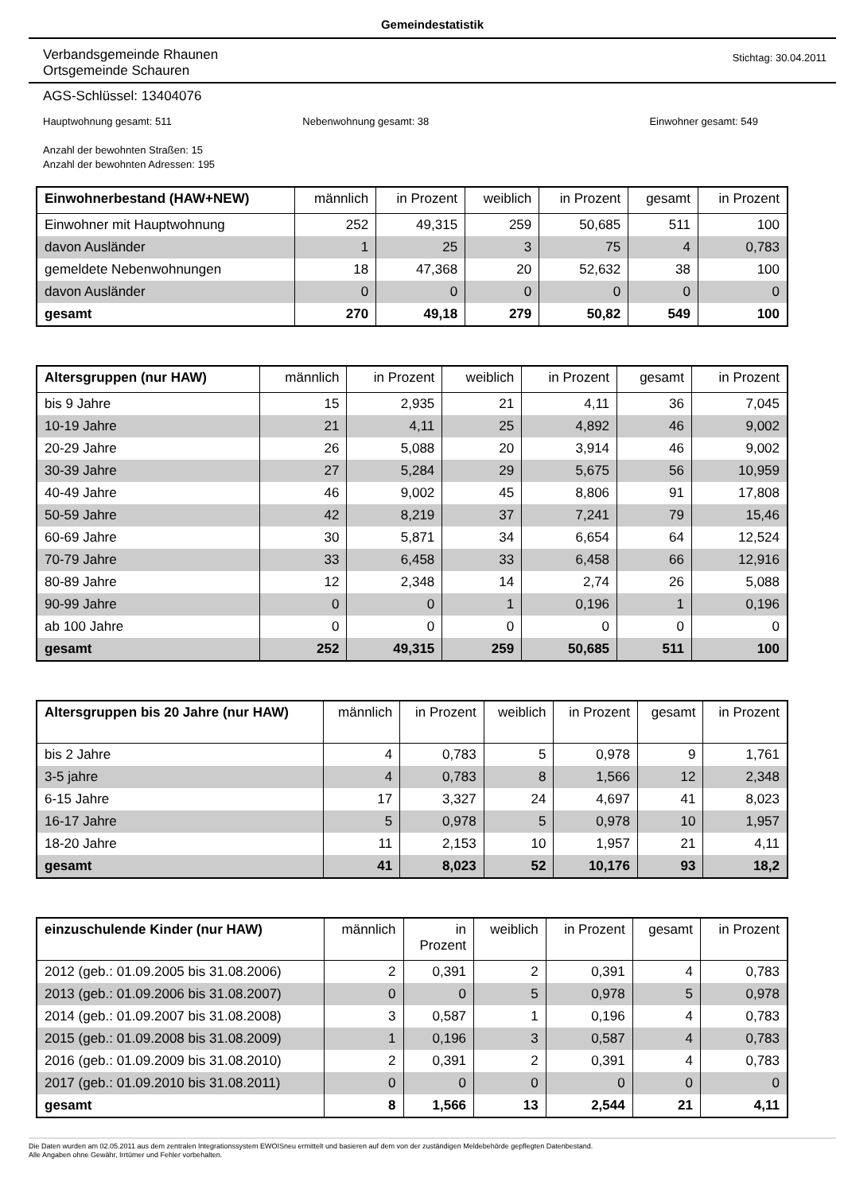Gemeindestatistik
Verbandsgemeinde Rhaunen
Ortsgemeinde Schauren
Stichtag: 30.04.2011
AGS-Schlüssel: 13404076
Hauptwohnung gesamt: 511 Nebenwohnung gesamt: 38 Einwohner gesamt: 549
Anzahl der bewohnten Straßen: 15
Anzahl der bewohnten Adressen: 195
| Einwohnerbestand (HAW+NEW) | männlich | in Prozent | weiblich | in Prozent | gesamt | in Prozent |
| --- | --- | --- | --- | --- | --- | --- |
| Einwohner mit Hauptwohnung | 252 | 49,315 | 259 | 50,685 | 511 | 100 |
| davon Ausländer | 1 | 25 | 3 | 75 | 4 | 0,783 |
| gemeldete Nebenwohnungen | 18 | 47,368 | 20 | 52,632 | 38 | 100 |
| davon Ausländer | 0 | 0 | 0 | 0 | 0 | 0 |
| gesamt | 270 | 49,18 | 279 | 50,82 | 549 | 100 |
| Altersgruppen (nur HAW) | männlich | in Prozent | weiblich | in Prozent | gesamt | in Prozent |
| --- | --- | --- | --- | --- | --- | --- |
| bis 9 Jahre | 15 | 2,935 | 21 | 4,11 | 36 | 7,045 |
| 10-19 Jahre | 21 | 4,11 | 25 | 4,892 | 46 | 9,002 |
| 20-29 Jahre | 26 | 5,088 | 20 | 3,914 | 46 | 9,002 |
| 30-39 Jahre | 27 | 5,284 | 29 | 5,675 | 56 | 10,959 |
| 40-49 Jahre | 46 | 9,002 | 45 | 8,806 | 91 | 17,808 |
| 50-59 Jahre | 42 | 8,219 | 37 | 7,241 | 79 | 15,46 |
| 60-69 Jahre | 30 | 5,871 | 34 | 6,654 | 64 | 12,524 |
| 70-79 Jahre | 33 | 6,458 | 33 | 6,458 | 66 | 12,916 |
| 80-89 Jahre | 12 | 2,348 | 14 | 2,74 | 26 | 5,088 |
| 90-99 Jahre | 0 | 0 | 1 | 0,196 | 1 | 0,196 |
| ab 100 Jahre | 0 | 0 | 0 | 0 | 0 | 0 |
| gesamt | 252 | 49,315 | 259 | 50,685 | 511 | 100 |
| Altersgruppen bis 20 Jahre (nur HAW) | männlich | in Prozent | weiblich | in Prozent | gesamt | in Prozent |
| --- | --- | --- | --- | --- | --- | --- |
| bis 2 Jahre | 4 | 0,783 | 5 | 0,978 | 9 | 1,761 |
| 3-5 jahre | 4 | 0,783 | 8 | 1,566 | 12 | 2,348 |
| 6-15 Jahre | 17 | 3,327 | 24 | 4,697 | 41 | 8,023 |
| 16-17 Jahre | 5 | 0,978 | 5 | 0,978 | 10 | 1,957 |
| 18-20 Jahre | 11 | 2,153 | 10 | 1,957 | 21 | 4,11 |
| gesamt | 41 | 8,023 | 52 | 10,176 | 93 | 18,2 |
| einzuschulende Kinder (nur HAW) | männlich | in Prozent | weiblich | in Prozent | gesamt | in Prozent |
| --- | --- | --- | --- | --- | --- | --- |
| 2012 (geb.: 01.09.2005 bis 31.08.2006) | 2 | 0,391 | 2 | 0,391 | 4 | 0,783 |
| 2013 (geb.: 01.09.2006 bis 31.08.2007) | 0 | 0 | 5 | 0,978 | 5 | 0,978 |
| 2014 (geb.: 01.09.2007 bis 31.08.2008) | 3 | 0,587 | 1 | 0,196 | 4 | 0,783 |
| 2015 (geb.: 01.09.2008 bis 31.08.2009) | 1 | 0,196 | 3 | 0,587 | 4 | 0,783 |
| 2016 (geb.: 01.09.2009 bis 31.08.2010) | 2 | 0,391 | 2 | 0,391 | 4 | 0,783 |
| 2017 (geb.: 01.09.2010 bis 31.08.2011) | 0 | 0 | 0 | 0 | 0 | 0 |
| gesamt | 8 | 1,566 | 13 | 2,544 | 21 | 4,11 |
Die Daten wurden am 02.05.2011 aus dem zentralen Integrationssystem EWOISneu ermittelt und basieren auf dem von der zuständigen Meldebehörde gepflegten Datenbestand.
Alle Angaben ohne Gewähr, Irrtümer und Fehler vorbehalten.